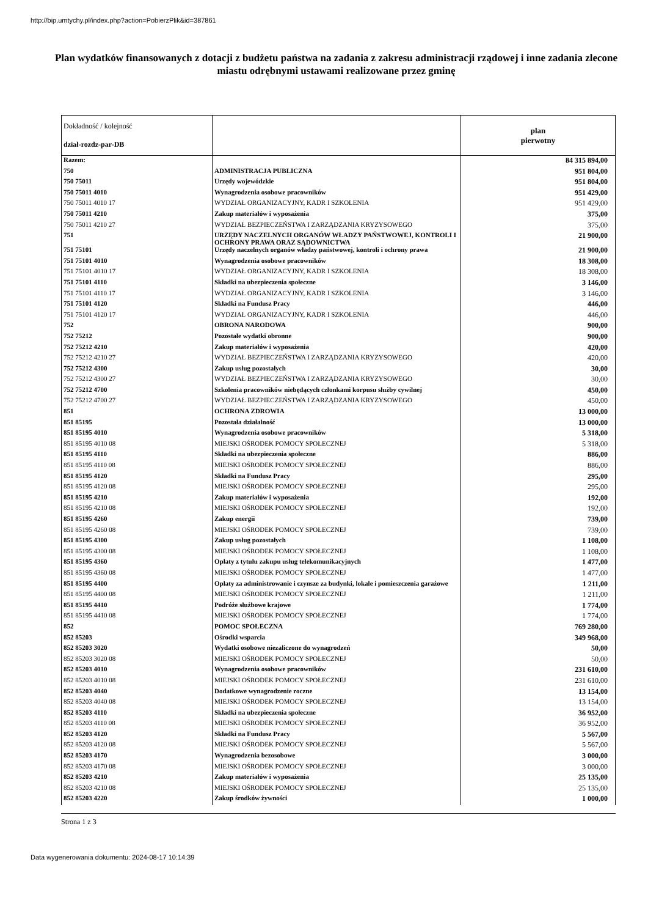http://bip.umtychy.pl/index.php?action=PobierzPlik&id=387861
Plan wydatków finansowanych z dotacji z budżetu państwa na zadania z zakresu administracji rządowej i inne zadania zlecone miastu odrębnymi ustawami realizowane przez gminę
| Dokładność / kolejność dział-rozdz-par-DB | | plan pierwotny |
| --- | --- | --- |
| Razem: | | 84 315 894,00 |
| 750 | ADMINISTRACJA PUBLICZNA | 951 804,00 |
| 750 75011 | Urzędy wojewódzkie | 951 804,00 |
| 750 75011 4010 | Wynagrodzenia osobowe pracowników | 951 429,00 |
| 750 75011 4010 17 | WYDZIAŁ ORGANIZACYJNY, KADR I SZKOLENIA | 951 429,00 |
| 750 75011 4210 | Zakup materiałów i wyposażenia | 375,00 |
| 750 75011 4210 27 | WYDZIAŁ BEZPIECZEŃSTWA I ZARZĄDZANIA KRYZYSOWEGO | 375,00 |
| 751 | URZĘDY NACZELNYCH ORGANÓW WŁADZY PAŃSTWOWEJ, KONTROLI I OCHRONY PRAWA ORAZ SĄDOWNICTWA | 21 900,00 |
| 751 75101 | Urzędy naczelnych organów władzy państwowej, kontroli i ochrony prawa | 21 900,00 |
| 751 75101 4010 | Wynagrodzenia osobowe pracowników | 18 308,00 |
| 751 75101 4010 17 | WYDZIAŁ ORGANIZACYJNY, KADR I SZKOLENIA | 18 308,00 |
| 751 75101 4110 | Składki na ubezpieczenia społeczne | 3 146,00 |
| 751 75101 4110 17 | WYDZIAŁ ORGANIZACYJNY, KADR I SZKOLENIA | 3 146,00 |
| 751 75101 4120 | Składki na Fundusz Pracy | 446,00 |
| 751 75101 4120 17 | WYDZIAŁ ORGANIZACYJNY, KADR I SZKOLENIA | 446,00 |
| 752 | OBRONA NARODOWA | 900,00 |
| 752 75212 | Pozostałe wydatki obronne | 900,00 |
| 752 75212 4210 | Zakup materiałów i wyposażenia | 420,00 |
| 752 75212 4210 27 | WYDZIAŁ BEZPIECZEŃSTWA I ZARZĄDZANIA KRYZYSOWEGO | 420,00 |
| 752 75212 4300 | Zakup usług pozostałych | 30,00 |
| 752 75212 4300 27 | WYDZIAŁ BEZPIECZEŃSTWA I ZARZĄDZANIA KRYZYSOWEGO | 30,00 |
| 752 75212 4700 | Szkolenia pracowników niebędących członkami korpusu służby cywilnej | 450,00 |
| 752 75212 4700 27 | WYDZIAŁ BEZPIECZEŃSTWA I ZARZĄDZANIA KRYZYSOWEGO | 450,00 |
| 851 | OCHRONA ZDROWIA | 13 000,00 |
| 851 85195 | Pozostała działalność | 13 000,00 |
| 851 85195 4010 | Wynagrodzenia osobowe pracowników | 5 318,00 |
| 851 85195 4010 08 | MIEJSKI OŚRODEK POMOCY SPOŁECZNEJ | 5 318,00 |
| 851 85195 4110 | Składki na ubezpieczenia społeczne | 886,00 |
| 851 85195 4110 08 | MIEJSKI OŚRODEK POMOCY SPOŁECZNEJ | 886,00 |
| 851 85195 4120 | Składki na Fundusz Pracy | 295,00 |
| 851 85195 4120 08 | MIEJSKI OŚRODEK POMOCY SPOŁECZNEJ | 295,00 |
| 851 85195 4210 | Zakup materiałów i wyposażenia | 192,00 |
| 851 85195 4210 08 | MIEJSKI OŚRODEK POMOCY SPOŁECZNEJ | 192,00 |
| 851 85195 4260 | Zakup energii | 739,00 |
| 851 85195 4260 08 | MIEJSKI OŚRODEK POMOCY SPOŁECZNEJ | 739,00 |
| 851 85195 4300 | Zakup usług pozostałych | 1 108,00 |
| 851 85195 4300 08 | MIEJSKI OŚRODEK POMOCY SPOŁECZNEJ | 1 108,00 |
| 851 85195 4360 | Opłaty z tytułu zakupu usług telekomunikacyjnych | 1 477,00 |
| 851 85195 4360 08 | MIEJSKI OŚRODEK POMOCY SPOŁECZNEJ | 1 477,00 |
| 851 85195 4400 | Opłaty za administrowanie i czynsze za budynki, lokale i pomieszczenia garażowe | 1 211,00 |
| 851 85195 4400 08 | MIEJSKI OŚRODEK POMOCY SPOŁECZNEJ | 1 211,00 |
| 851 85195 4410 | Podróże służbowe krajowe | 1 774,00 |
| 851 85195 4410 08 | MIEJSKI OŚRODEK POMOCY SPOŁECZNEJ | 1 774,00 |
| 852 | POMOC SPOŁECZNA | 769 280,00 |
| 852 85203 | Ośrodki wsparcia | 349 968,00 |
| 852 85203 3020 | Wydatki osobowe niezaliczone do wynagrodzeń | 50,00 |
| 852 85203 3020 08 | MIEJSKI OŚRODEK POMOCY SPOŁECZNEJ | 50,00 |
| 852 85203 4010 | Wynagrodzenia osobowe pracowników | 231 610,00 |
| 852 85203 4010 08 | MIEJSKI OŚRODEK POMOCY SPOŁECZNEJ | 231 610,00 |
| 852 85203 4040 | Dodatkowe wynagrodzenie roczne | 13 154,00 |
| 852 85203 4040 08 | MIEJSKI OŚRODEK POMOCY SPOŁECZNEJ | 13 154,00 |
| 852 85203 4110 | Składki na ubezpieczenia społeczne | 36 952,00 |
| 852 85203 4110 08 | MIEJSKI OŚRODEK POMOCY SPOŁECZNEJ | 36 952,00 |
| 852 85203 4120 | Składki na Fundusz Pracy | 5 567,00 |
| 852 85203 4120 08 | MIEJSKI OŚRODEK POMOCY SPOŁECZNEJ | 5 567,00 |
| 852 85203 4170 | Wynagrodzenia bezosobowe | 3 000,00 |
| 852 85203 4170 08 | MIEJSKI OŚRODEK POMOCY SPOŁECZNEJ | 3 000,00 |
| 852 85203 4210 | Zakup materiałów i wyposażenia | 25 135,00 |
| 852 85203 4210 08 | MIEJSKI OŚRODEK POMOCY SPOŁECZNEJ | 25 135,00 |
| 852 85203 4220 | Zakup środków żywności | 1 000,00 |
Strona 1 z 3
Data wygenerowania dokumentu: 2024-08-17 10:14:39